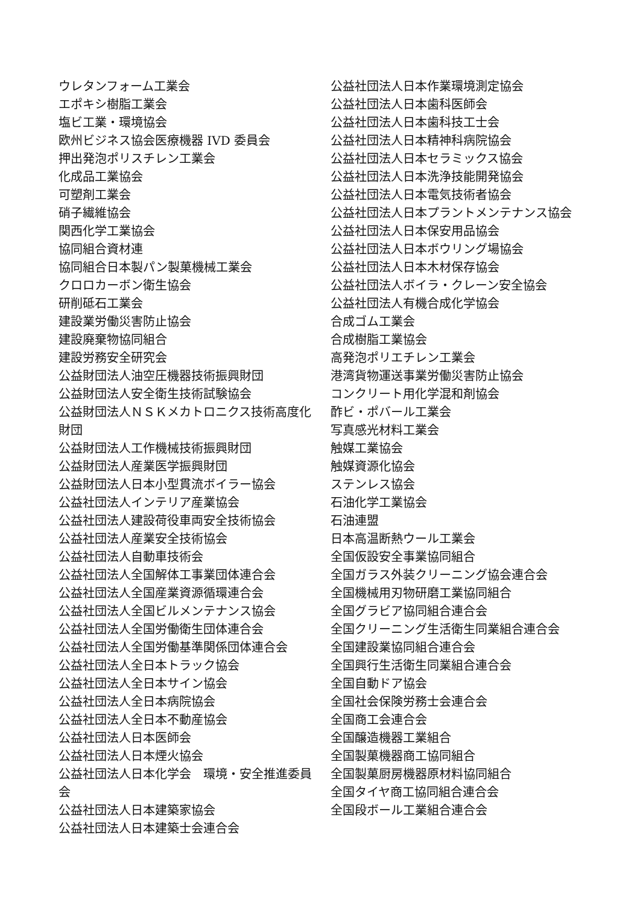ウレタンフォーム工業会
エポキシ樹脂工業会
塩ビ工業・環境協会
欧州ビジネス協会医療機器 IVD 委員会
押出発泡ポリスチレン工業会
化成品工業協会
可塑剤工業会
硝子繊維協会
関西化学工業協会
協同組合資材連
協同組合日本製パン製菓機械工業会
クロロカーボン衛生協会
研削砥石工業会
建設業労働災害防止協会
建設廃棄物協同組合
建設労務安全研究会
公益財団法人油空圧機器技術振興財団
公益財団法人安全衛生技術試験協会
公益財団法人ＮＳＫメカトロニクス技術高度化財団
公益財団法人工作機械技術振興財団
公益財団法人産業医学振興財団
公益財団法人日本小型貫流ボイラー協会
公益社団法人インテリア産業協会
公益社団法人建設荷役車両安全技術協会
公益社団法人産業安全技術協会
公益社団法人自動車技術会
公益社団法人全国解体工事業団体連合会
公益社団法人全国産業資源循環連合会
公益社団法人全国ビルメンテナンス協会
公益社団法人全国労働衛生団体連合会
公益社団法人全国労働基準関係団体連合会
公益社団法人全日本トラック協会
公益社団法人全日本サイン協会
公益社団法人全日本病院協会
公益社団法人全日本不動産協会
公益社団法人日本医師会
公益社団法人日本煙火協会
公益社団法人日本化学会　環境・安全推進委員会
公益社団法人日本建築家協会
公益社団法人日本建築士会連合会
公益社団法人日本作業環境測定協会
公益社団法人日本歯科医師会
公益社団法人日本歯科技工士会
公益社団法人日本精神科病院協会
公益社団法人日本セラミックス協会
公益社団法人日本洗浄技能開発協会
公益社団法人日本電気技術者協会
公益社団法人日本プラントメンテナンス協会
公益社団法人日本保安用品協会
公益社団法人日本ボウリング場協会
公益社団法人日本木材保存協会
公益社団法人ボイラ・クレーン安全協会
公益社団法人有機合成化学協会
合成ゴム工業会
合成樹脂工業協会
高発泡ポリエチレン工業会
港湾貨物運送事業労働災害防止協会
コンクリート用化学混和剤協会
酢ビ・ポバール工業会
写真感光材料工業会
触媒工業協会
触媒資源化協会
ステンレス協会
石油化学工業協会
石油連盟
日本高温断熱ウール工業会
全国仮設安全事業協同組合
全国ガラス外装クリーニング協会連合会
全国機械用刃物研磨工業協同組合
全国グラビア協同組合連合会
全国クリーニング生活衛生同業組合連合会
全国建設業協同組合連合会
全国興行生活衛生同業組合連合会
全国自動ドア協会
全国社会保険労務士会連合会
全国商工会連合会
全国醸造機器工業組合
全国製菓機器商工協同組合
全国製菓厨房機器原材料協同組合
全国タイヤ商工協同組合連合会
全国段ボール工業組合連合会